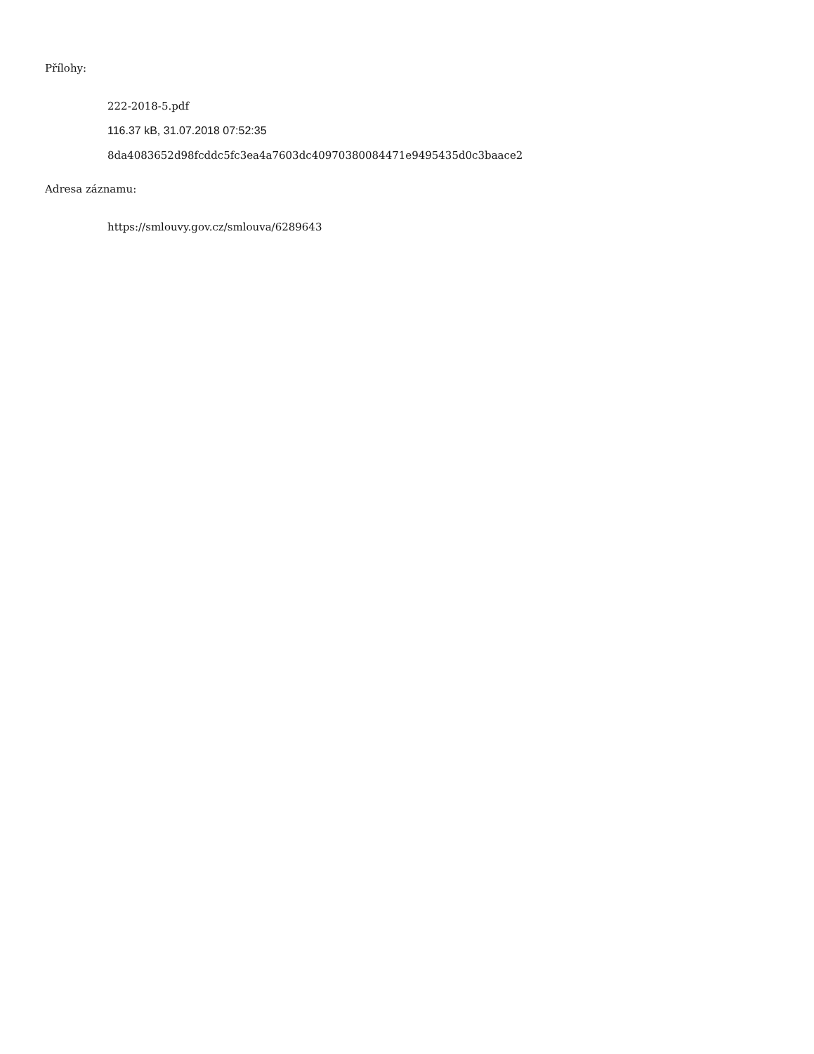Přílohy:
222-2018-5.pdf
116.37 kB, 31.07.2018 07:52:35
8da4083652d98fcddc5fc3ea4a7603dc40970380084471e9495435d0c3baace2
Adresa záznamu:
https://smlouvy.gov.cz/smlouva/6289643